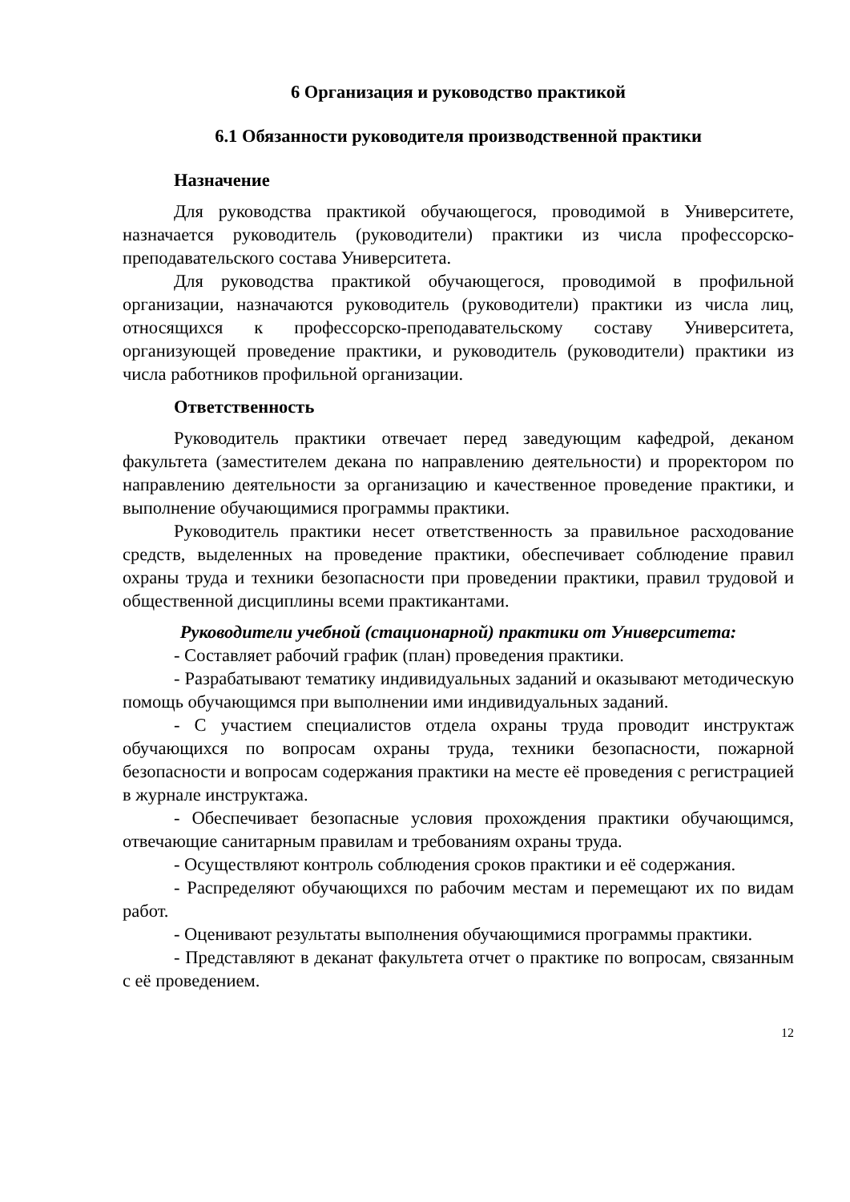6 Организация и руководство практикой
6.1 Обязанности руководителя производственной практики
Назначение
Для руководства практикой обучающегося, проводимой в Университете, назначается руководитель (руководители) практики из числа профессорско-преподавательского состава Университета.
Для руководства практикой обучающегося, проводимой в профильной организации, назначаются руководитель (руководители) практики из числа лиц, относящихся к профессорско-преподавательскому составу Университета, организующей проведение практики, и руководитель (руководители) практики из числа работников профильной организации.
Ответственность
Руководитель практики отвечает перед заведующим кафедрой, деканом факультета (заместителем декана по направлению деятельности) и проректором по направлению деятельности за организацию и качественное проведение практики, и выполнение обучающимися программы практики.
Руководитель практики несет ответственность за правильное расходование средств, выделенных на проведение практики, обеспечивает соблюдение правил охраны труда и техники безопасности при проведении практики, правил трудовой и общественной дисциплины всеми практикантами.
Руководители учебной (стационарной) практики от Университета:
- Составляет рабочий график (план) проведения практики.
- Разрабатывают тематику индивидуальных заданий и оказывают методическую помощь обучающимся при выполнении ими индивидуальных заданий.
- С участием специалистов отдела охраны труда проводит инструктаж обучающихся по вопросам охраны труда, техники безопасности, пожарной безопасности и вопросам содержания практики на месте её проведения с регистрацией в журнале инструктажа.
- Обеспечивает безопасные условия прохождения практики обучающимся, отвечающие санитарным правилам и требованиям охраны труда.
- Осуществляют контроль соблюдения сроков практики и её содержания.
- Распределяют обучающихся по рабочим местам и перемещают их по видам работ.
- Оценивают результаты выполнения обучающимися программы практики.
- Представляют в деканат факультета отчет о практике по вопросам, связанным с её проведением.
12